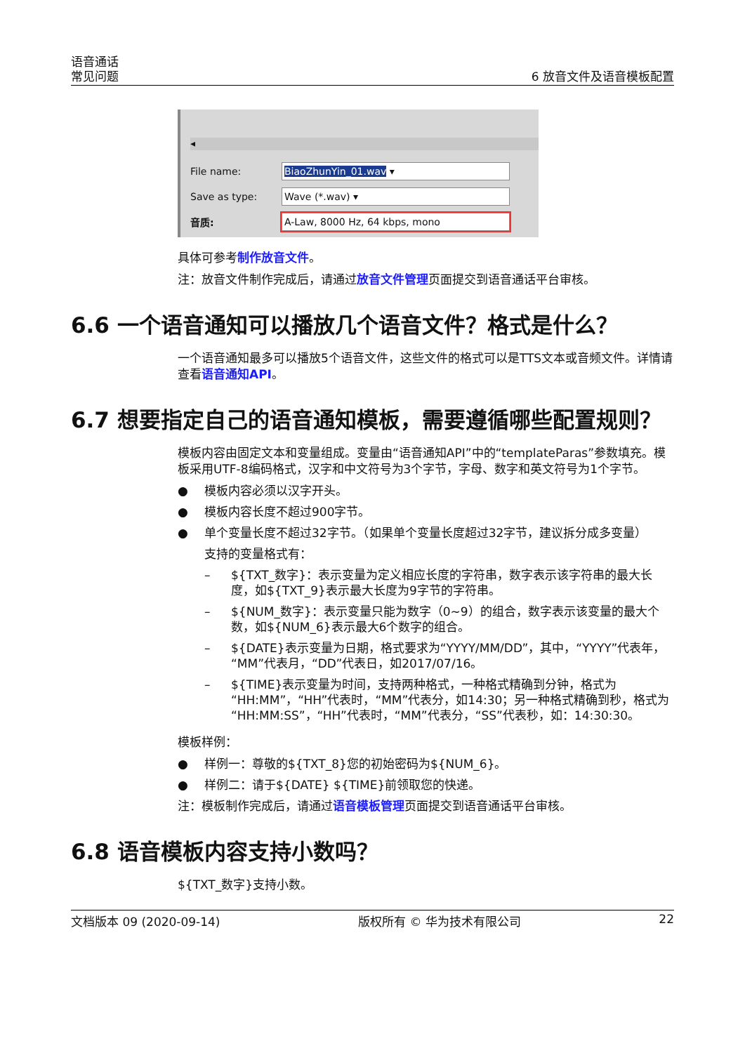语音通话
常见问题
6 放音文件及语音模板配置
◂
File name: BiaoZhunYin_01.wav ▾
Save as type: Wave (*.wav) ▾
音质: A-Law, 8000 Hz, 64 kbps, mono
具体可参考制作放音文件。
注：放音文件制作完成后，请通过放音文件管理页面提交到语音通话平台审核。
6.6 一个语音通知可以播放几个语音文件？格式是什么？
一个语音通知最多可以播放5个语音文件，这些文件的格式可以是TTS文本或音频文件。详情请查看语音通知API。
6.7 想要指定自己的语音通知模板，需要遵循哪些配置规则？
模板内容由固定文本和变量组成。变量由“语音通知API”中的“templateParas”参数填充。模板采用UTF-8编码格式，汉字和中文符号为3个字节，字母、数字和英文符号为1个字节。
● 模板内容必须以汉字开头。
● 模板内容长度不超过900字节。
● 单个变量长度不超过32字节。（如果单个变量长度超过32字节，建议拆分成多变量）
支持的变量格式有：
– ${TXT_数字}：表示变量为定义相应长度的字符串，数字表示该字符串的最大长度，如${TXT_9}表示最大长度为9字节的字符串。
– ${NUM_数字}：表示变量只能为数字（0~9）的组合，数字表示该变量的最大个数，如${NUM_6}表示最大6个数字的组合。
– ${DATE}表示变量为日期，格式要求为“YYYY/MM/DD”，其中，“YYYY”代表年，“MM”代表月，“DD”代表日，如2017/07/16。
– ${TIME}表示变量为时间，支持两种格式，一种格式精确到分钟，格式为“HH:MM”，“HH”代表时，“MM”代表分，如14:30；另一种格式精确到秒，格式为“HH:MM:SS”，“HH”代表时，“MM”代表分，“SS”代表秒，如：14:30:30。
模板样例：
● 样例一：尊敬的${TXT_8}您的初始密码为${NUM_6}。
● 样例二：请于${DATE} ${TIME}前领取您的快递。
注：模板制作完成后，请通过语音模板管理页面提交到语音通话平台审核。
6.8 语音模板内容支持小数吗？
${TXT_数字}支持小数。
文档版本 09 (2020-09-14) 版权所有 © 华为技术有限公司 22